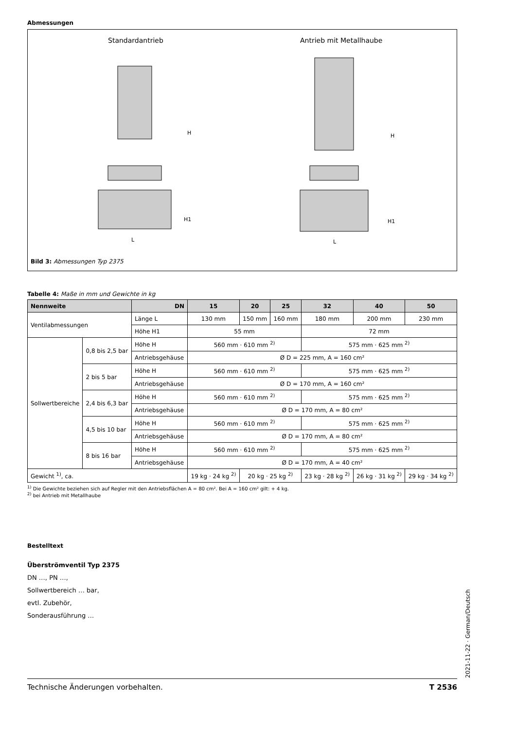Abmessungen
Standardantrieb Antrieb mit Metallhaube
H
H1
L
H
H1
L
Bild 3: Abmessungen Typ 2375
Tabelle 4: Maße in mm und Gewichte in kg
| Nennweite | | DN | 15 | 20 | 25 | 32 | 40 | 50 |
| --- | --- | --- | --- | --- | --- | --- | --- | --- |
| Ventilabmessungen | | Länge L | 130 mm | 150 mm | 160 mm | 180 mm | 200 mm | 230 mm |
| | | Höhe H1 | 55 mm | | | 72 mm | | |
| Sollwertbereiche | 0,8 bis 2,5 bar | Höhe H | 560 mm · 610 mm <sup>2)</sup> | | | 575 mm · 625 mm <sup>2)</sup> | | |
| | | Antriebsgehäuse | Ø D = 225 mm, A = 160 cm² | | | | | |
| | 2 bis 5 bar | Höhe H | 560 mm · 610 mm <sup>2)</sup> | | | 575 mm · 625 mm <sup>2)</sup> | | |
| | | Antriebsgehäuse | Ø D = 170 mm, A = 160 cm² | | | | | |
| | 2,4 bis 6,3 bar | Höhe H | 560 mm · 610 mm <sup>2)</sup> | | | 575 mm · 625 mm <sup>2)</sup> | | |
| | | Antriebsgehäuse | Ø D = 170 mm, A = 80 cm² | | | | | |
| | 4,5 bis 10 bar | Höhe H | 560 mm · 610 mm <sup>2)</sup> | | | 575 mm · 625 mm <sup>2)</sup> | | |
| | | Antriebsgehäuse | Ø D = 170 mm, A = 80 cm² | | | | | |
| | 8 bis 16 bar | Höhe H | 560 mm · 610 mm <sup>2)</sup> | | | 575 mm · 625 mm <sup>2)</sup> | | |
| | | Antriebsgehäuse | Ø D = 170 mm, A = 40 cm² | | | | | |
| Gewicht <sup>1)</sup>, ca. | | | 19 kg · 24 kg <sup>2)</sup> | 20 kg · 25 kg <sup>2)</sup> | | 23 kg · 28 kg <sup>2)</sup> | 26 kg · 31 kg <sup>2)</sup> | 29 kg · 34 kg <sup>2)</sup> |
<sup>1)</sup> Die Gewichte beziehen sich auf Regler mit den Antriebsflächen A = 80 cm². Bei A = 160 cm² gilt: + 4 kg.
<sup>2)</sup> bei Antrieb mit Metallhaube
Bestelltext
Überströmventil Typ 2375
DN …, PN …,
Sollwertbereich … bar,
evtl. Zubehör,
Sonderausführung …
Technische Änderungen vorbehalten. T 2536
2021-11-22 · German/Deutsch